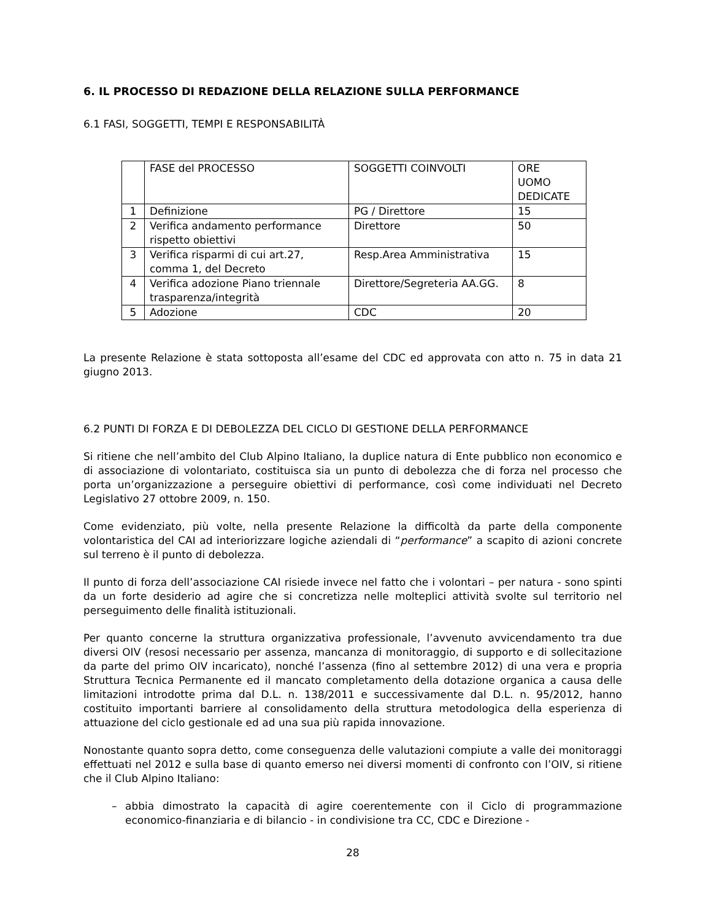6. IL PROCESSO DI REDAZIONE DELLA RELAZIONE SULLA PERFORMANCE
6.1 FASI, SOGGETTI, TEMPI E RESPONSABILITÀ
| | FASE del PROCESSO | SOGGETTI COINVOLTI | ORE UOMO DEDICATE |
| 1 | Definizione | PG / Direttore | 15 |
| 2 | Verifica andamento performance rispetto obiettivi | Direttore | 50 |
| 3 | Verifica risparmi di cui art.27, comma 1, del Decreto | Resp.Area Amministrativa | 15 |
| 4 | Verifica adozione Piano triennale trasparenza/integrità | Direttore/Segreteria AA.GG. | 8 |
| 5 | Adozione | CDC | 20 |
La presente Relazione è stata sottoposta all’esame del CDC ed approvata con atto n. 75 in data 21 giugno 2013.
6.2 PUNTI DI FORZA E DI DEBOLEZZA DEL CICLO DI GESTIONE DELLA PERFORMANCE
Si ritiene che nell’ambito del Club Alpino Italiano, la duplice natura di Ente pubblico non economico e di associazione di volontariato, costituisca sia un punto di debolezza che di forza nel processo che porta un’organizzazione a perseguire obiettivi di performance, così come individuati nel Decreto Legislativo 27 ottobre 2009, n. 150.
Come evidenziato, più volte, nella presente Relazione la difficoltà da parte della componente volontaristica del CAI ad interiorizzare logiche aziendali di “performance” a scapito di azioni concrete sul terreno è il punto di debolezza.
Il punto di forza dell’associazione CAI risiede invece nel fatto che i volontari – per natura - sono spinti da un forte desiderio ad agire che si concretizza nelle molteplici attività svolte sul territorio nel perseguimento delle finalità istituzionali.
Per quanto concerne la struttura organizzativa professionale, l’avvenuto avvicendamento tra due diversi OIV (resosi necessario per assenza, mancanza di monitoraggio, di supporto e di sollecitazione da parte del primo OIV incaricato), nonché l’assenza (fino al settembre 2012) di una vera e propria Struttura Tecnica Permanente ed il mancato completamento della dotazione organica a causa delle limitazioni introdotte prima dal D.L. n. 138/2011 e successivamente dal D.L. n. 95/2012, hanno costituito importanti barriere al consolidamento della struttura metodologica della esperienza di attuazione del ciclo gestionale ed ad una sua più rapida innovazione.
Nonostante quanto sopra detto, come conseguenza delle valutazioni compiute a valle dei monitoraggi effettuati nel 2012 e sulla base di quanto emerso nei diversi momenti di confronto con l’OIV, si ritiene che il Club Alpino Italiano:
– abbia dimostrato la capacità di agire coerentemente con il Ciclo di programmazione economico-finanziaria e di bilancio - in condivisione tra CC, CDC e Direzione -
28